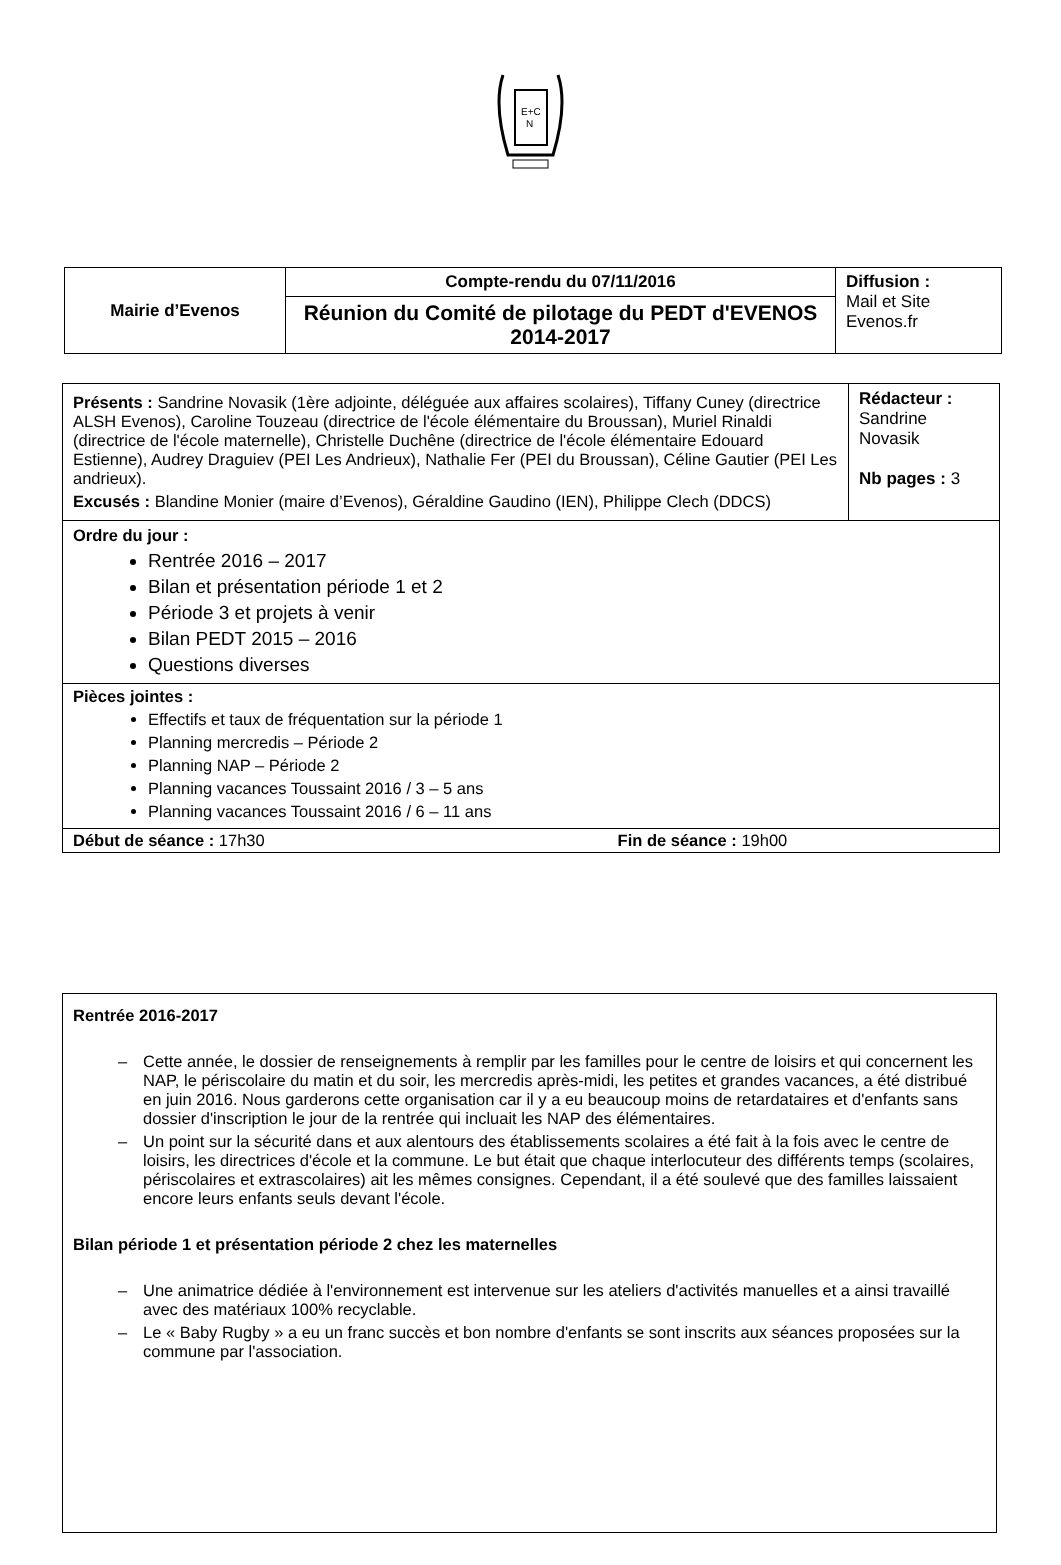E+C
N
| Mairie d’Evenos | Compte-rendu du 07/11/2016 | Diffusion : Mail et Site Evenos.fr |
| | Réunion du Comité de pilotage du PEDT d'EVENOS 2014-2017 | |
| Présents : Sandrine Novasik (1ère adjointe, déléguée aux affaires scolaires), Tiffany Cuney (directrice ALSH Evenos), Caroline Touzeau (directrice de l'école élémentaire du Broussan), Muriel Rinaldi (directrice de l'école maternelle), Christelle Duchêne (directrice de l'école élémentaire Edouard Estienne), Audrey Draguiev (PEI Les Andrieux), Nathalie Fer (PEI du Broussan), Céline Gautier (PEI Les andrieux). Excusés : Blandine Monier (maire d’Evenos), Géraldine Gaudino (IEN), Philippe Clech (DDCS) | Rédacteur : Sandrine Novasik Nb pages : 3 |
| Ordre du jour : Rentrée 2016 – 2017 Bilan et présentation période 1 et 2 Période 3 et projets à venir Bilan PEDT 2015 – 2016 Questions diverses | |
| Pièces jointes : Effectifs et taux de fréquentation sur la période 1 Planning mercredis – Période 2 Planning NAP – Période 2 Planning vacances Toussaint 2016 / 3 – 5 ans Planning vacances Toussaint 2016 / 6 – 11 ans | |
| Début de séance : 17h30 Fin de séance : 19h00 | |
Rentrée 2016-2017
– Cette année, le dossier de renseignements à remplir par les familles pour le centre de loisirs et qui concernent les NAP, le périscolaire du matin et du soir, les mercredis après-midi, les petites et grandes vacances, a été distribué en juin 2016. Nous garderons cette organisation car il y a eu beaucoup moins de retardataires et d'enfants sans dossier d'inscription le jour de la rentrée qui incluait les NAP des élémentaires.
– Un point sur la sécurité dans et aux alentours des établissements scolaires a été fait à la fois avec le centre de loisirs, les directrices d'école et la commune. Le but était que chaque interlocuteur des différents temps (scolaires, périscolaires et extrascolaires) ait les mêmes consignes. Cependant, il a été soulevé que des familles laissaient encore leurs enfants seuls devant l'école.
Bilan période 1 et présentation période 2 chez les maternelles
– Une animatrice dédiée à l'environnement est intervenue sur les ateliers d'activités manuelles et a ainsi travaillé avec des matériaux 100% recyclable.
– Le « Baby Rugby » a eu un franc succès et bon nombre d'enfants se sont inscrits aux séances proposées sur la commune par l'association.